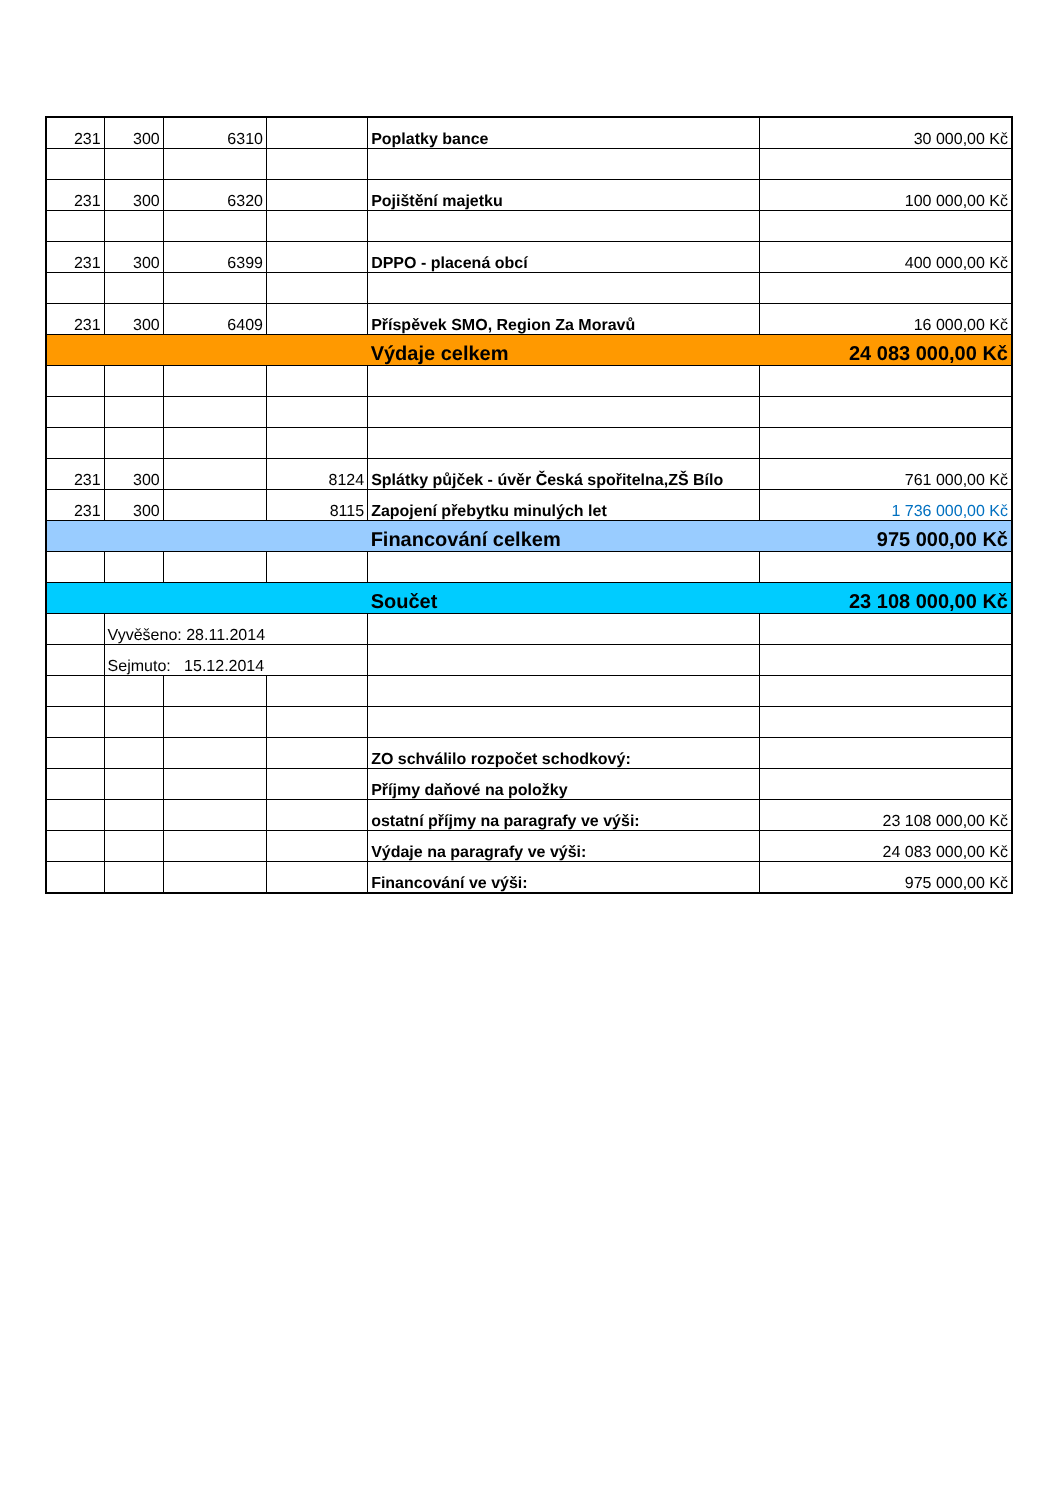| 231 | 300 | 6310 | | Poplatky bance | 30 000,00 Kč |
| 231 | 300 | 6320 | | Pojištění majetku | 100 000,00 Kč |
| 231 | 300 | 6399 | | DPPO - placená obcí | 400 000,00 Kč |
| 231 | 300 | 6409 | | Příspěvek SMO, Region Za Moravů | 16 000,00 Kč |
| | | | | Výdaje celkem | 24 083 000,00 Kč |
| 231 | 300 | | 8124 | Splátky půjček - úvěr Česká spořitelna,ZŠ Bílo | 761 000,00 Kč |
| 231 | 300 | | 8115 | Zapojení přebytku minulých let | 1 736 000,00 Kč |
| | | | | Financování celkem | 975 000,00 Kč |
| | | | | Součet | 23 108 000,00 Kč |
| | Vyvěšeno: 28.11.2014 | | | | |
| | Sejmuto: 15.12.2014 | | | | |
| | | | | ZO schválilo rozpočet schodkový: | |
| | | | | Příjmy daňové na položky | |
| | | | | ostatní příjmy na paragrafy ve výši: | 23 108 000,00 Kč |
| | | | | Výdaje na paragrafy ve výši: | 24 083 000,00 Kč |
| | | | | Financování ve výši: | 975 000,00 Kč |